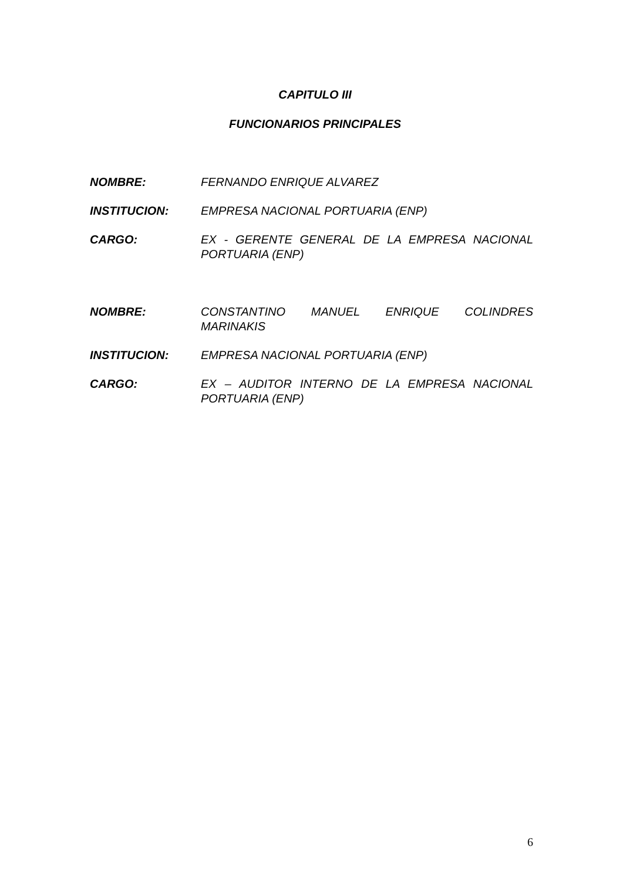CAPITULO III
FUNCIONARIOS PRINCIPALES
NOMBRE: FERNANDO ENRIQUE ALVAREZ
INSTITUCION: EMPRESA NACIONAL PORTUARIA (ENP)
CARGO: EX - GERENTE GENERAL DE LA EMPRESA NACIONAL PORTUARIA (ENP)
NOMBRE: CONSTANTINO MANUEL ENRIQUE COLINDRES MARINAKIS
INSTITUCION: EMPRESA NACIONAL PORTUARIA (ENP)
CARGO: EX – AUDITOR INTERNO DE LA EMPRESA NACIONAL PORTUARIA (ENP)
6